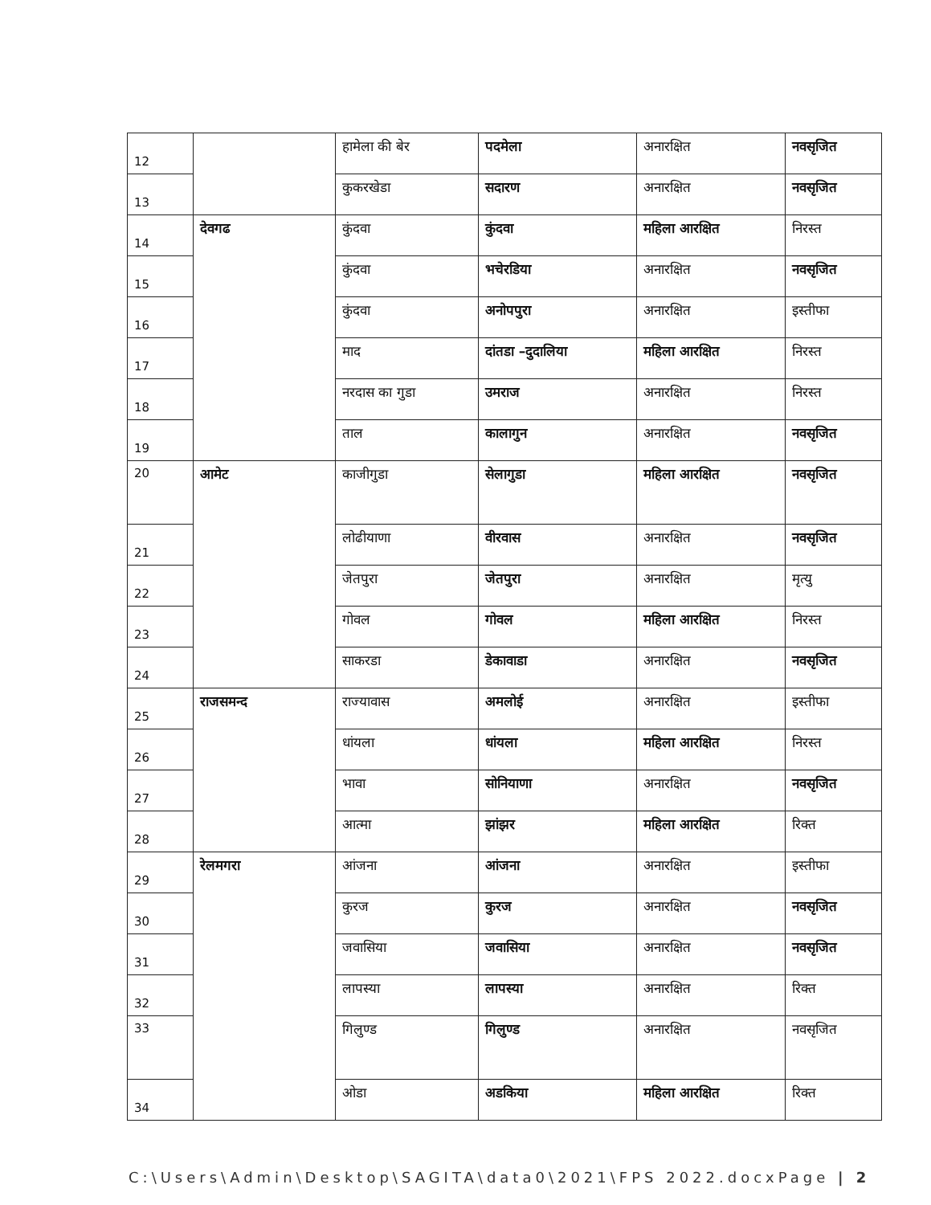| 12 | | हामेला की बेर | पदमेला | अनारक्षित | नवसृजित |
| 13 | | कुकरखेडा | सदारण | अनारक्षित | नवसृजित |
| 14 | देवगढ | कुंदवा | कुंदवा | महिला आरक्षित | निरस्त |
| 15 | | कुंदवा | भचेरडिया | अनारक्षित | नवसृजित |
| 16 | | कुंदवा | अनोपपुरा | अनारक्षित | इस्तीफा |
| 17 | | माद | दांतडा –दुदालिया | महिला आरक्षित | निरस्त |
| 18 | | नरदास का गुडा | उमराज | अनारक्षित | निरस्त |
| 19 | | ताल | कालागुन | अनारक्षित | नवसृजित |
| 20 | आमेट | काजीगुडा | सेलागुडा | महिला आरक्षित | नवसृजित |
| 21 | | लोढीयाणा | वीरवास | अनारक्षित | नवसृजित |
| 22 | | जेतपुरा | जेतपुरा | अनारक्षित | मृत्यु |
| 23 | | गोवल | गोवल | महिला आरक्षित | निरस्त |
| 24 | | साकरडा | डेकावाडा | अनारक्षित | नवसृजित |
| 25 | राजसमन्द | राज्यावास | अमलोई | अनारक्षित | इस्तीफा |
| 26 | | धांयला | धांयला | महिला आरक्षित | निरस्त |
| 27 | | भावा | सोनियाणा | अनारक्षित | नवसृजित |
| 28 | | आत्मा | झांझर | महिला आरक्षित | रिक्त |
| 29 | रेलमगरा | आंजना | आंजना | अनारक्षित | इस्तीफा |
| 30 | | कुरज | कुरज | अनारक्षित | नवसृजित |
| 31 | | जवासिया | जवासिया | अनारक्षित | नवसृजित |
| 32 | | लापस्या | लापस्या | अनारक्षित | रिक्त |
| 33 | | गिलुण्ड | गिलुण्ड | अनारक्षित | नवसृजित |
| 34 | | ओडा | अडकिया | महिला आरक्षित | रिक्त |
C:\Users\Admin\Desktop\SAGITA\data0\2021\FPS 2022.docxPage | 2